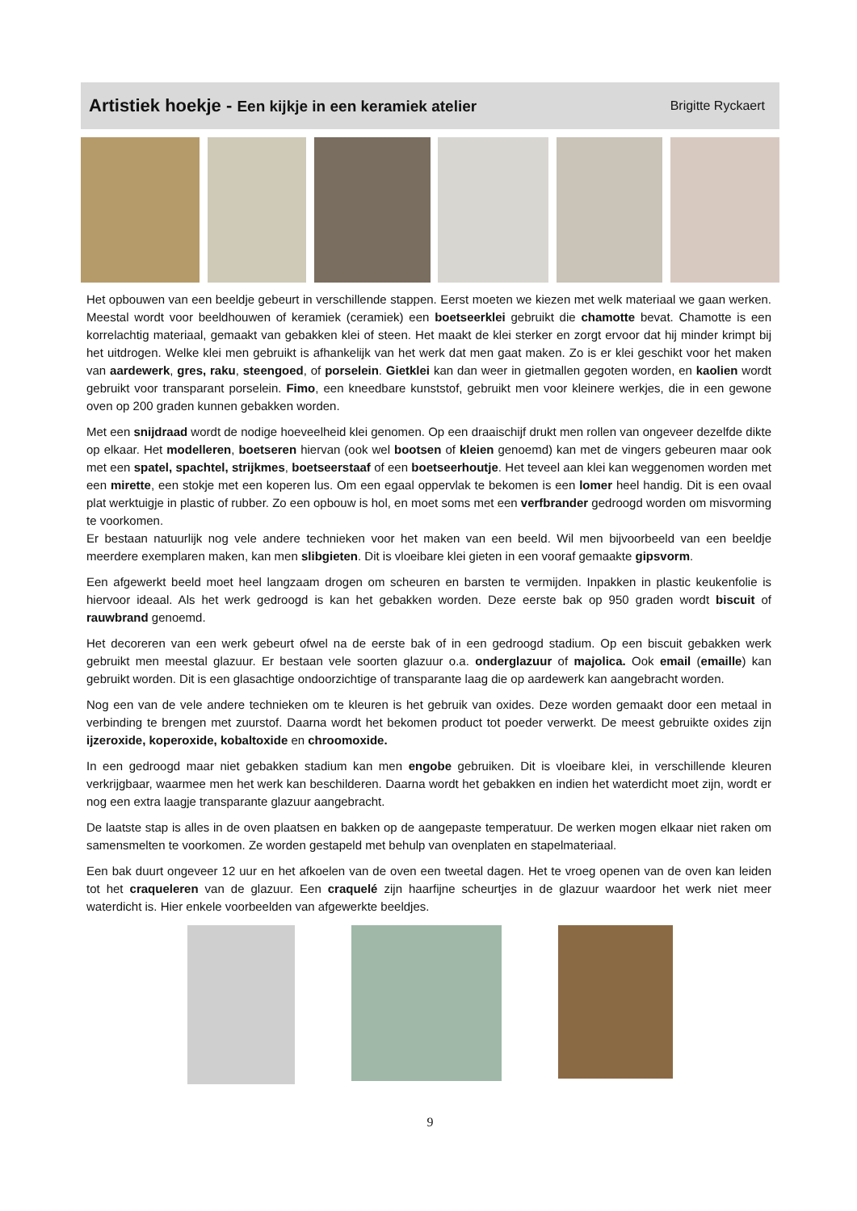Artistiek hoekje - Een kijkje in een keramiek atelier
Brigitte Ryckaert
Het opbouwen van een beeldje gebeurt in verschillende stappen. Eerst moeten we kiezen met welk materiaal we gaan werken. Meestal wordt voor beeldhouwen of keramiek (ceramiek) een boetseerklei gebruikt die chamotte bevat. Chamotte is een korrelachtig materiaal, gemaakt van gebakken klei of steen. Het maakt de klei sterker en zorgt ervoor dat hij minder krimpt bij het uitdrogen. Welke klei men gebruikt is afhankelijk van het werk dat men gaat maken. Zo is er klei geschikt voor het maken van aardewerk, gres, raku, steengoed, of porselein. Gietklei kan dan weer in gietmallen gegoten worden, en kaolien wordt gebruikt voor transparant porselein. Fimo, een kneedbare kunststof, gebruikt men voor kleinere werkjes, die in een gewone oven op 200 graden kunnen gebakken worden.
Met een snijdraad wordt de nodige hoeveelheid klei genomen. Op een draaischijf drukt men rollen van ongeveer dezelfde dikte op elkaar. Het modelleren, boetseren hiervan (ook wel bootsen of kleien genoemd) kan met de vingers gebeuren maar ook met een spatel, spachtel, strijkmes, boetseerstaaf of een boetseerhoutje. Het teveel aan klei kan weggenomen worden met een mirette, een stokje met een koperen lus. Om een egaal oppervlak te bekomen is een lomer heel handig. Dit is een ovaal plat werktuigje in plastic of rubber. Zo een opbouw is hol, en moet soms met een verfbrander gedroogd worden om misvorming te voorkomen.
Er bestaan natuurlijk nog vele andere technieken voor het maken van een beeld. Wil men bijvoorbeeld van een beeldje meerdere exemplaren maken, kan men slibgieten. Dit is vloeibare klei gieten in een vooraf gemaakte gipsvorm.
Een afgewerkt beeld moet heel langzaam drogen om scheuren en barsten te vermijden. Inpakken in plastic keukenfolie is hiervoor ideaal. Als het werk gedroogd is kan het gebakken worden. Deze eerste bak op 950 graden wordt biscuit of rauwbrand genoemd.
Het decoreren van een werk gebeurt ofwel na de eerste bak of in een gedroogd stadium. Op een biscuit gebakken werk gebruikt men meestal glazuur. Er bestaan vele soorten glazuur o.a. onderglazuur of majolica. Ook email (emaille) kan gebruikt worden. Dit is een glasachtige ondoorzichtige of transparante laag die op aardewerk kan aangebracht worden.
Nog een van de vele andere technieken om te kleuren is het gebruik van oxides. Deze worden gemaakt door een metaal in verbinding te brengen met zuurstof. Daarna wordt het bekomen product tot poeder verwerkt. De meest gebruikte oxides zijn ijzeroxide, koperoxide, kobaltoxide en chroomoxide.
In een gedroogd maar niet gebakken stadium kan men engobe gebruiken. Dit is vloeibare klei, in verschillende kleuren verkrijgbaar, waarmee men het werk kan beschilderen. Daarna wordt het gebakken en indien het waterdicht moet zijn, wordt er nog een extra laagje transparante glazuur aangebracht.
De laatste stap is alles in de oven plaatsen en bakken op de aangepaste temperatuur. De werken mogen elkaar niet raken om samensmelten te voorkomen. Ze worden gestapeld met behulp van ovenplaten en stapelmateriaal.
Een bak duurt ongeveer 12 uur en het afkoelen van de oven een tweetal dagen. Het te vroeg openen van de oven kan leiden tot het craqueleren van de glazuur. Een craquelé zijn haarfijne scheurtjes in de glazuur waardoor het werk niet meer waterdicht is. Hier enkele voorbeelden van afgewerkte beeldjes.
9